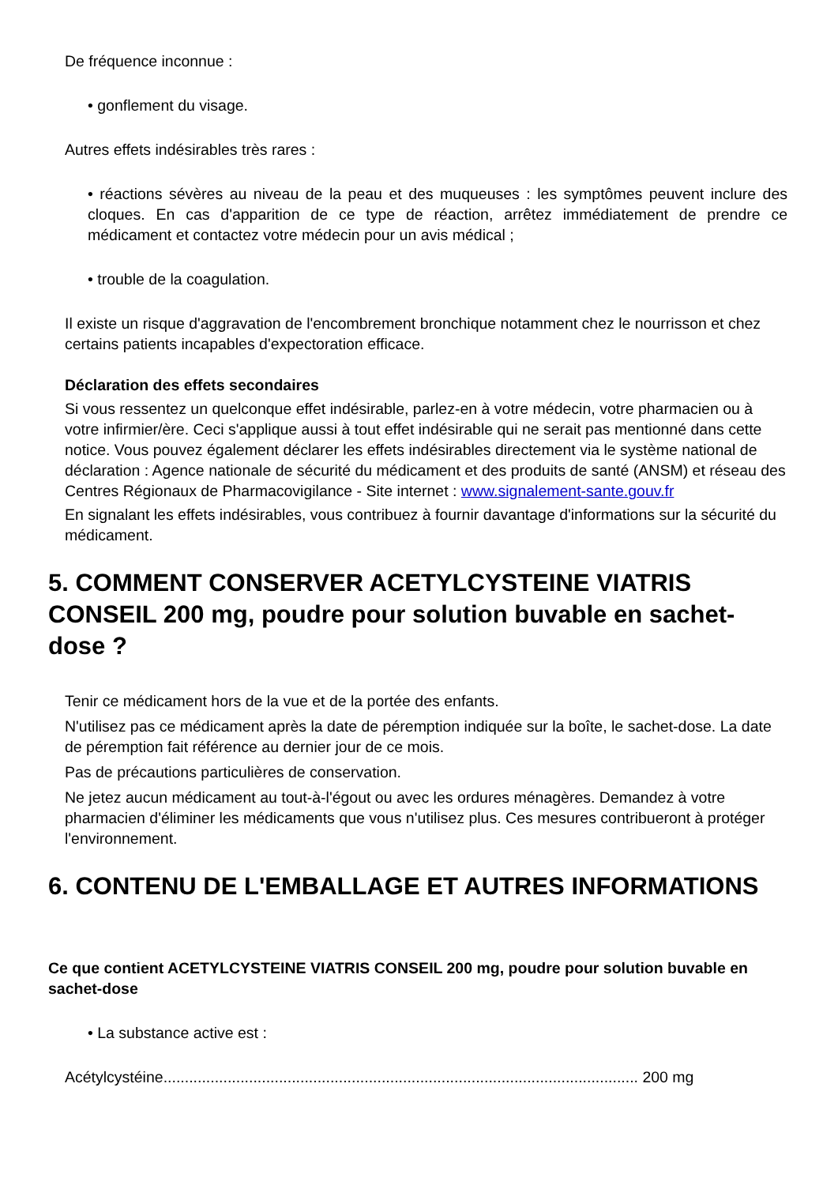De fréquence inconnue :
• gonflement du visage.
Autres effets indésirables très rares :
• réactions sévères au niveau de la peau et des muqueuses : les symptômes peuvent inclure des cloques. En cas d'apparition de ce type de réaction, arrêtez immédiatement de prendre ce médicament et contactez votre médecin pour un avis médical ;
• trouble de la coagulation.
Il existe un risque d'aggravation de l'encombrement bronchique notamment chez le nourrisson et chez certains patients incapables d'expectoration efficace.
Déclaration des effets secondaires
Si vous ressentez un quelconque effet indésirable, parlez-en à votre médecin, votre pharmacien ou à votre infirmier/ère. Ceci s'applique aussi à tout effet indésirable qui ne serait pas mentionné dans cette notice. Vous pouvez également déclarer les effets indésirables directement via le système national de déclaration : Agence nationale de sécurité du médicament et des produits de santé (ANSM) et réseau des Centres Régionaux de Pharmacovigilance - Site internet : www.signalement-sante.gouv.fr
En signalant les effets indésirables, vous contribuez à fournir davantage d'informations sur la sécurité du médicament.
5. COMMENT CONSERVER ACETYLCYSTEINE VIATRIS CONSEIL 200 mg, poudre pour solution buvable en sachet-dose ?
Tenir ce médicament hors de la vue et de la portée des enfants.
N'utilisez pas ce médicament après la date de péremption indiquée sur la boîte, le sachet-dose. La date de péremption fait référence au dernier jour de ce mois.
Pas de précautions particulières de conservation.
Ne jetez aucun médicament au tout-à-l'égout ou avec les ordures ménagères. Demandez à votre pharmacien d'éliminer les médicaments que vous n'utilisez plus. Ces mesures contribueront à protéger l'environnement.
6. CONTENU DE L'EMBALLAGE ET AUTRES INFORMATIONS
Ce que contient ACETYLCYSTEINE VIATRIS CONSEIL 200 mg, poudre pour solution buvable en sachet-dose
• La substance active est :
Acétylcystéine............................................................................................................... 200 mg